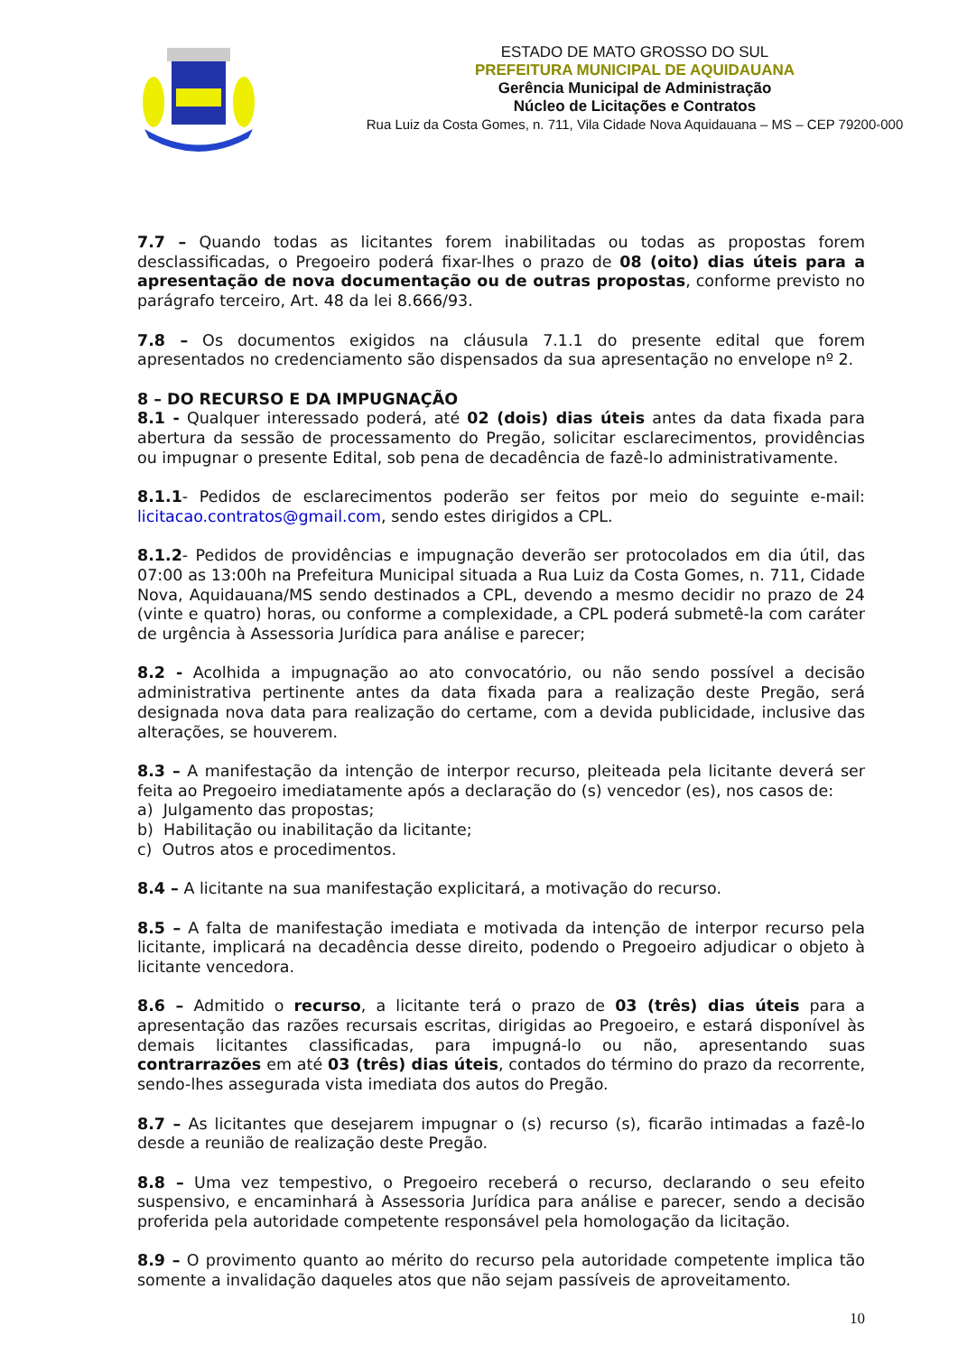ESTADO DE MATO GROSSO DO SUL
PREFEITURA MUNICIPAL DE AQUIDAUANA
Gerência Municipal de Administração
Núcleo de Licitações e Contratos
Rua Luiz da Costa Gomes, n. 711, Vila Cidade Nova Aquidauana – MS – CEP 79200-000
7.7 – Quando todas as licitantes forem inabilitadas ou todas as propostas forem desclassificadas, o Pregoeiro poderá fixar-lhes o prazo de 08 (oito) dias úteis para a apresentação de nova documentação ou de outras propostas, conforme previsto no parágrafo terceiro, Art. 48 da lei 8.666/93.
7.8 – Os documentos exigidos na cláusula 7.1.1 do presente edital que forem apresentados no credenciamento são dispensados da sua apresentação no envelope nº 2.
8 – DO RECURSO E DA IMPUGNAÇÃO
8.1 - Qualquer interessado poderá, até 02 (dois) dias úteis antes da data fixada para abertura da sessão de processamento do Pregão, solicitar esclarecimentos, providências ou impugnar o presente Edital, sob pena de decadência de fazê-lo administrativamente.
8.1.1- Pedidos de esclarecimentos poderão ser feitos por meio do seguinte e-mail: licitacao.contratos@gmail.com, sendo estes dirigidos a CPL.
8.1.2- Pedidos de providências e impugnação deverão ser protocolados em dia útil, das 07:00 as 13:00h na Prefeitura Municipal situada a Rua Luiz da Costa Gomes, n. 711, Cidade Nova, Aquidauana/MS sendo destinados a CPL, devendo a mesmo decidir no prazo de 24 (vinte e quatro) horas, ou conforme a complexidade, a CPL poderá submetê-la com caráter de urgência à Assessoria Jurídica para análise e parecer;
8.2 - Acolhida a impugnação ao ato convocatório, ou não sendo possível a decisão administrativa pertinente antes da data fixada para a realização deste Pregão, será designada nova data para realização do certame, com a devida publicidade, inclusive das alterações, se houverem.
8.3 – A manifestação da intenção de interpor recurso, pleiteada pela licitante deverá ser feita ao Pregoeiro imediatamente após a declaração do (s) vencedor (es), nos casos de:
a) Julgamento das propostas;
b) Habilitação ou inabilitação da licitante;
c) Outros atos e procedimentos.
8.4 – A licitante na sua manifestação explicitará, a motivação do recurso.
8.5 – A falta de manifestação imediata e motivada da intenção de interpor recurso pela licitante, implicará na decadência desse direito, podendo o Pregoeiro adjudicar o objeto à licitante vencedora.
8.6 – Admitido o recurso, a licitante terá o prazo de 03 (três) dias úteis para a apresentação das razões recursais escritas, dirigidas ao Pregoeiro, e estará disponível às demais licitantes classificadas, para impugná-lo ou não, apresentando suas contrarrazões em até 03 (três) dias úteis, contados do término do prazo da recorrente, sendo-lhes assegurada vista imediata dos autos do Pregão.
8.7 – As licitantes que desejarem impugnar o (s) recurso (s), ficarão intimadas a fazê-lo desde a reunião de realização deste Pregão.
8.8 – Uma vez tempestivo, o Pregoeiro receberá o recurso, declarando o seu efeito suspensivo, e encaminhará à Assessoria Jurídica para análise e parecer, sendo a decisão proferida pela autoridade competente responsável pela homologação da licitação.
8.9 – O provimento quanto ao mérito do recurso pela autoridade competente implica tão somente a invalidação daqueles atos que não sejam passíveis de aproveitamento.
10